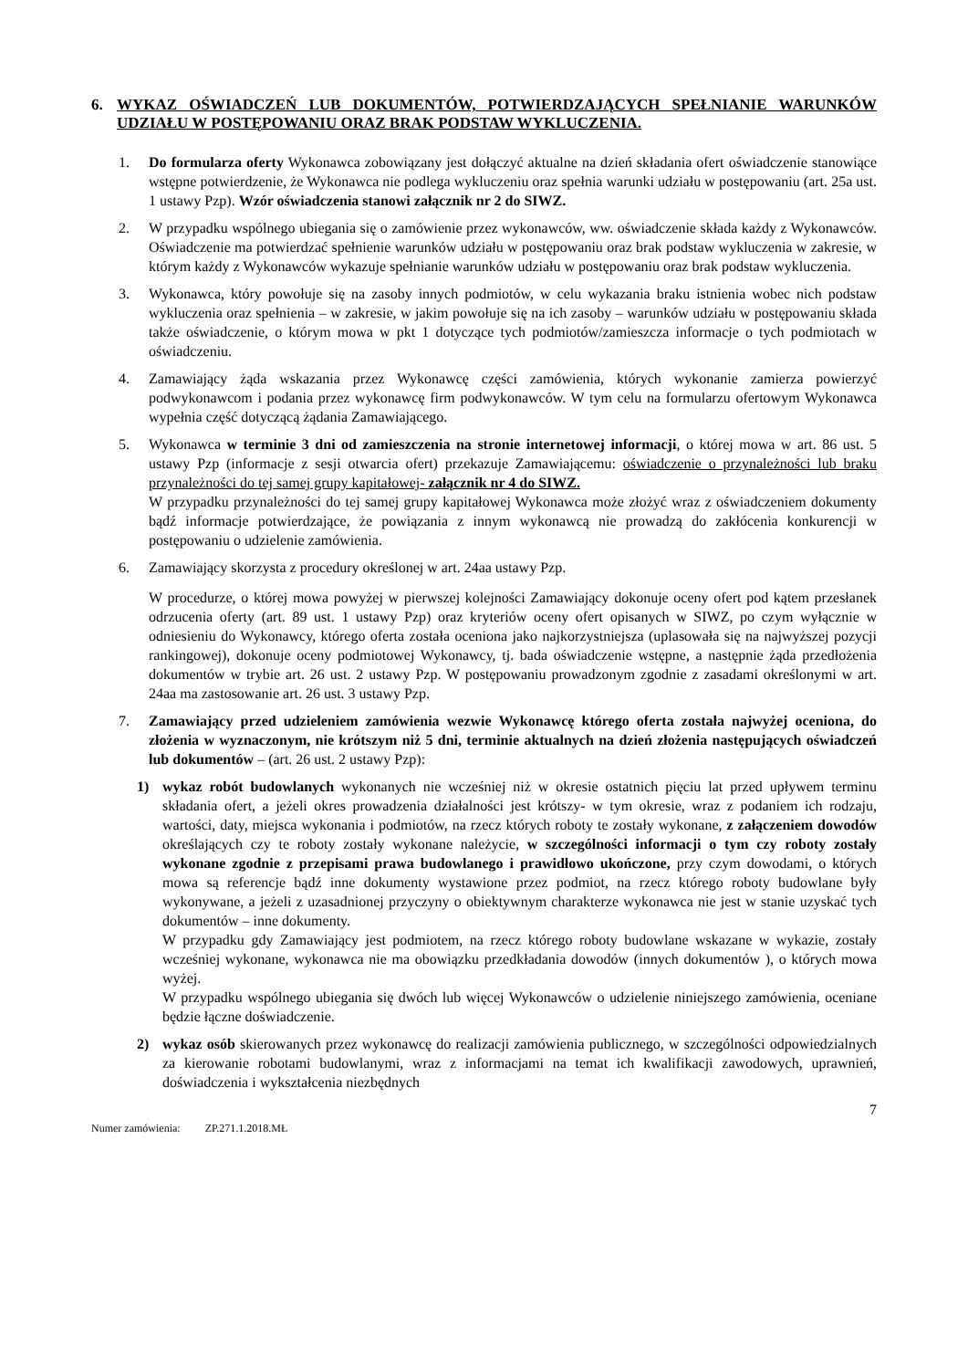6. WYKAZ OŚWIADCZEŃ LUB DOKUMENTÓW, POTWIERDZAJĄCYCH SPEŁNIANIE WARUNKÓW UDZIAŁU W POSTĘPOWANIU ORAZ BRAK PODSTAW WYKLUCZENIA.
1. Do formularza oferty Wykonawca zobowiązany jest dołączyć aktualne na dzień składania ofert oświadczenie stanowiące wstępne potwierdzenie, że Wykonawca nie podlega wykluczeniu oraz spełnia warunki udziału w postępowaniu (art. 25a ust. 1 ustawy Pzp). Wzór oświadczenia stanowi załącznik nr 2 do SIWZ.
2. W przypadku wspólnego ubiegania się o zamówienie przez wykonawców, ww. oświadczenie składa każdy z Wykonawców. Oświadczenie ma potwierdzać spełnienie warunków udziału w postępowaniu oraz brak podstaw wykluczenia w zakresie, w którym każdy z Wykonawców wykazuje spełnianie warunków udziału w postępowaniu oraz brak podstaw wykluczenia.
3. Wykonawca, który powołuje się na zasoby innych podmiotów, w celu wykazania braku istnienia wobec nich podstaw wykluczenia oraz spełnienia – w zakresie, w jakim powołuje się na ich zasoby – warunków udziału w postępowaniu składa także oświadczenie, o którym mowa w pkt 1 dotyczące tych podmiotów/zamieszcza informacje o tych podmiotach w oświadczeniu.
4. Zamawiający żąda wskazania przez Wykonawcę części zamówienia, których wykonanie zamierza powierzyć podwykonawcom i podania przez wykonawcę firm podwykonawców. W tym celu na formularzu ofertowym Wykonawca wypełnia część dotyczącą żądania Zamawiającego.
5. Wykonawca w terminie 3 dni od zamieszczenia na stronie internetowej informacji, o której mowa w art. 86 ust. 5 ustawy Pzp (informacje z sesji otwarcia ofert) przekazuje Zamawiającemu: oświadczenie o przynależności lub braku przynależności do tej samej grupy kapitałowej- załącznik nr 4 do SIWZ.
W przypadku przynależności do tej samej grupy kapitałowej Wykonawca może złożyć wraz z oświadczeniem dokumenty bądź informacje potwierdzające, że powiązania z innym wykonawcą nie prowadzą do zakłócenia konkurencji w postępowaniu o udzielenie zamówienia.
6. Zamawiający skorzysta z procedury określonej w art. 24aa ustawy Pzp.
W procedurze, o której mowa powyżej w pierwszej kolejności Zamawiający dokonuje oceny ofert pod kątem przesłanek odrzucenia oferty (art. 89 ust. 1 ustawy Pzp) oraz kryteriów oceny ofert opisanych w SIWZ, po czym wyłącznie w odniesieniu do Wykonawcy, którego oferta została oceniona jako najkorzystniejsza (uplasowała się na najwyższej pozycji rankingowej), dokonuje oceny podmiotowej Wykonawcy, tj. bada oświadczenie wstępne, a następnie żąda przedłożenia dokumentów w trybie art. 26 ust. 2 ustawy Pzp. W postępowaniu prowadzonym zgodnie z zasadami określonymi w art. 24aa ma zastosowanie art. 26 ust. 3 ustawy Pzp.
7. Zamawiający przed udzieleniem zamówienia wezwie Wykonawcę którego oferta została najwyżej oceniona, do złożenia w wyznaczonym, nie krótszym niż 5 dni, terminie aktualnych na dzień złożenia następujących oświadczeń lub dokumentów – (art. 26 ust. 2 ustawy Pzp):
1) wykaz robót budowlanych wykonanych nie wcześniej niż w okresie ostatnich pięciu lat przed upływem terminu składania ofert, a jeżeli okres prowadzenia działalności jest krótszy- w tym okresie, wraz z podaniem ich rodzaju, wartości, daty, miejsca wykonania i podmiotów, na rzecz których roboty te zostały wykonane, z załączeniem dowodów określających czy te roboty zostały wykonane należycie, w szczególności informacji o tym czy roboty zostały wykonane zgodnie z przepisami prawa budowlanego i prawidłowo ukończone, przy czym dowodami, o których mowa są referencje bądź inne dokumenty wystawione przez podmiot, na rzecz którego roboty budowlane były wykonywane, a jeżeli z uzasadnionej przyczyny o obiektywnym charakterze wykonawca nie jest w stanie uzyskać tych dokumentów – inne dokumenty.
W przypadku gdy Zamawiający jest podmiotem, na rzecz którego roboty budowlane wskazane w wykazie, zostały wcześniej wykonane, wykonawca nie ma obowiązku przedkładania dowodów (innych dokumentów ), o których mowa wyżej.
W przypadku wspólnego ubiegania się dwóch lub więcej Wykonawców o udzielenie niniejszego zamówienia, oceniane będzie łączne doświadczenie.
2) wykaz osób skierowanych przez wykonawcę do realizacji zamówienia publicznego, w szczególności odpowiedzialnych za kierowanie robotami budowlanymi, wraz z informacjami na temat ich kwalifikacji zawodowych, uprawnień, doświadczenia i wykształcenia niezbędnych
7
Numer zamówienia: ZP.271.1.2018.MŁ